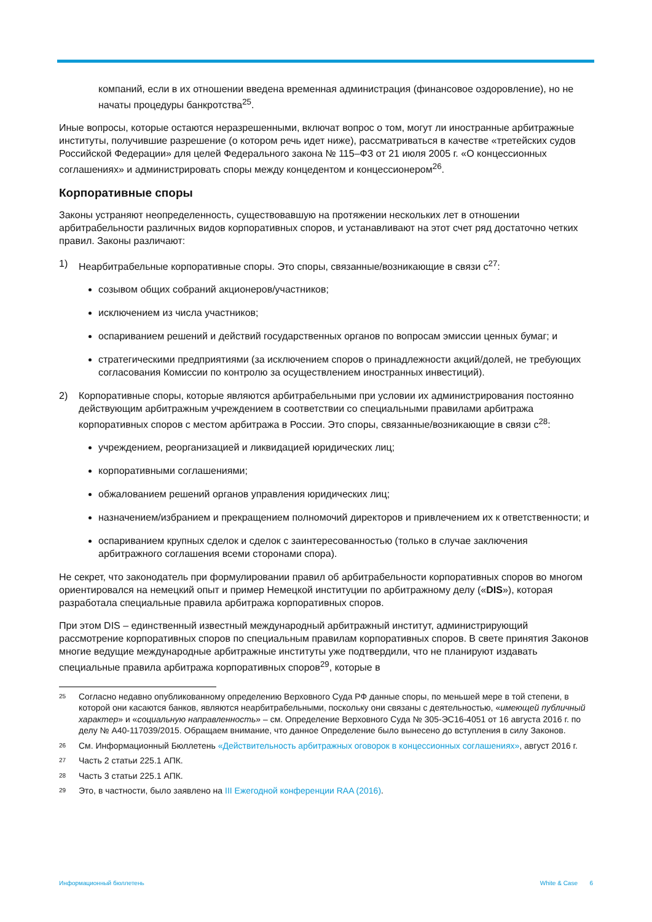компаний, если в их отношении введена временная администрация (финансовое оздоровление), но не начаты процедуры банкротства<sup>25</sup>.
Иные вопросы, которые остаются неразрешенными, включат вопрос о том, могут ли иностранные арбитражные институты, получившие разрешение (о котором речь идет ниже), рассматриваться в качестве «третейских судов Российской Федерации» для целей Федерального закона № 115–ФЗ от 21 июля 2005 г. «О концессионных соглашениях» и администрировать споры между концедентом и концессионером<sup>26</sup>.
Корпоративные споры
Законы устраняют неопределенность, существовавшую на протяжении нескольких лет в отношении арбитрабельности различных видов корпоративных споров, и устанавливают на этот счет ряд достаточно четких правил. Законы различают:
1) Неарбитрабельные корпоративные споры. Это споры, связанные/возникающие в связи с<sup>27</sup>:
созывом общих собраний акционеров/участников;
исключением из числа участников;
оспариванием решений и действий государственных органов по вопросам эмиссии ценных бумаг; и
стратегическими предприятиями (за исключением споров о принадлежности акций/долей, не требующих согласования Комиссии по контролю за осуществлением иностранных инвестиций).
2) Корпоративные споры, которые являются арбитрабельными при условии их администрирования постоянно действующим арбитражным учреждением в соответствии со специальными правилами арбитража корпоративных споров с местом арбитража в России. Это споры, связанные/возникающие в связи с<sup>28</sup>:
учреждением, реорганизацией и ликвидацией юридических лиц;
корпоративными соглашениями;
обжалованием решений органов управления юридических лиц;
назначением/избранием и прекращением полномочий директоров и привлечением их к ответственности; и
оспариванием крупных сделок и сделок с заинтересованностью (только в случае заключения арбитражного соглашения всеми сторонами спора).
Не секрет, что законодатель при формулировании правил об арбитрабельности корпоративных споров во многом ориентировался на немецкий опыт и пример Немецкой институции по арбитражному делу («DIS»), которая разработала специальные правила арбитража корпоративных споров.
При этом DIS – единственный известный международный арбитражный институт, администрирующий рассмотрение корпоративных споров по специальным правилам корпоративных споров. В свете принятия Законов многие ведущие международные арбитражные институты уже подтвердили, что не планируют издавать специальные правила арбитража корпоративных споров<sup>29</sup>, которые в
25 Согласно недавно опубликованному определению Верховного Суда РФ данные споры, по меньшей мере в той степени, в которой они касаются банков, являются неарбитрабельными, поскольку они связаны с деятельностью, «имеющей публичный характер» и «социальную направленность» – см. Определение Верховного Суда № 305-ЭС16-4051 от 16 августа 2016 г. по делу № А40-117039/2015. Обращаем внимание, что данное Определение было вынесено до вступления в силу Законов.
26 См. Информационный Бюллетень «Действительность арбитражных оговорок в концессионных соглашениях», август 2016 г.
27 Часть 2 статьи 225.1 АПК.
28 Часть 3 статьи 225.1 АПК.
29 Это, в частности, было заявлено на III Ежегодной конференции RAA (2016).
Информационный бюллетень White & Case 6